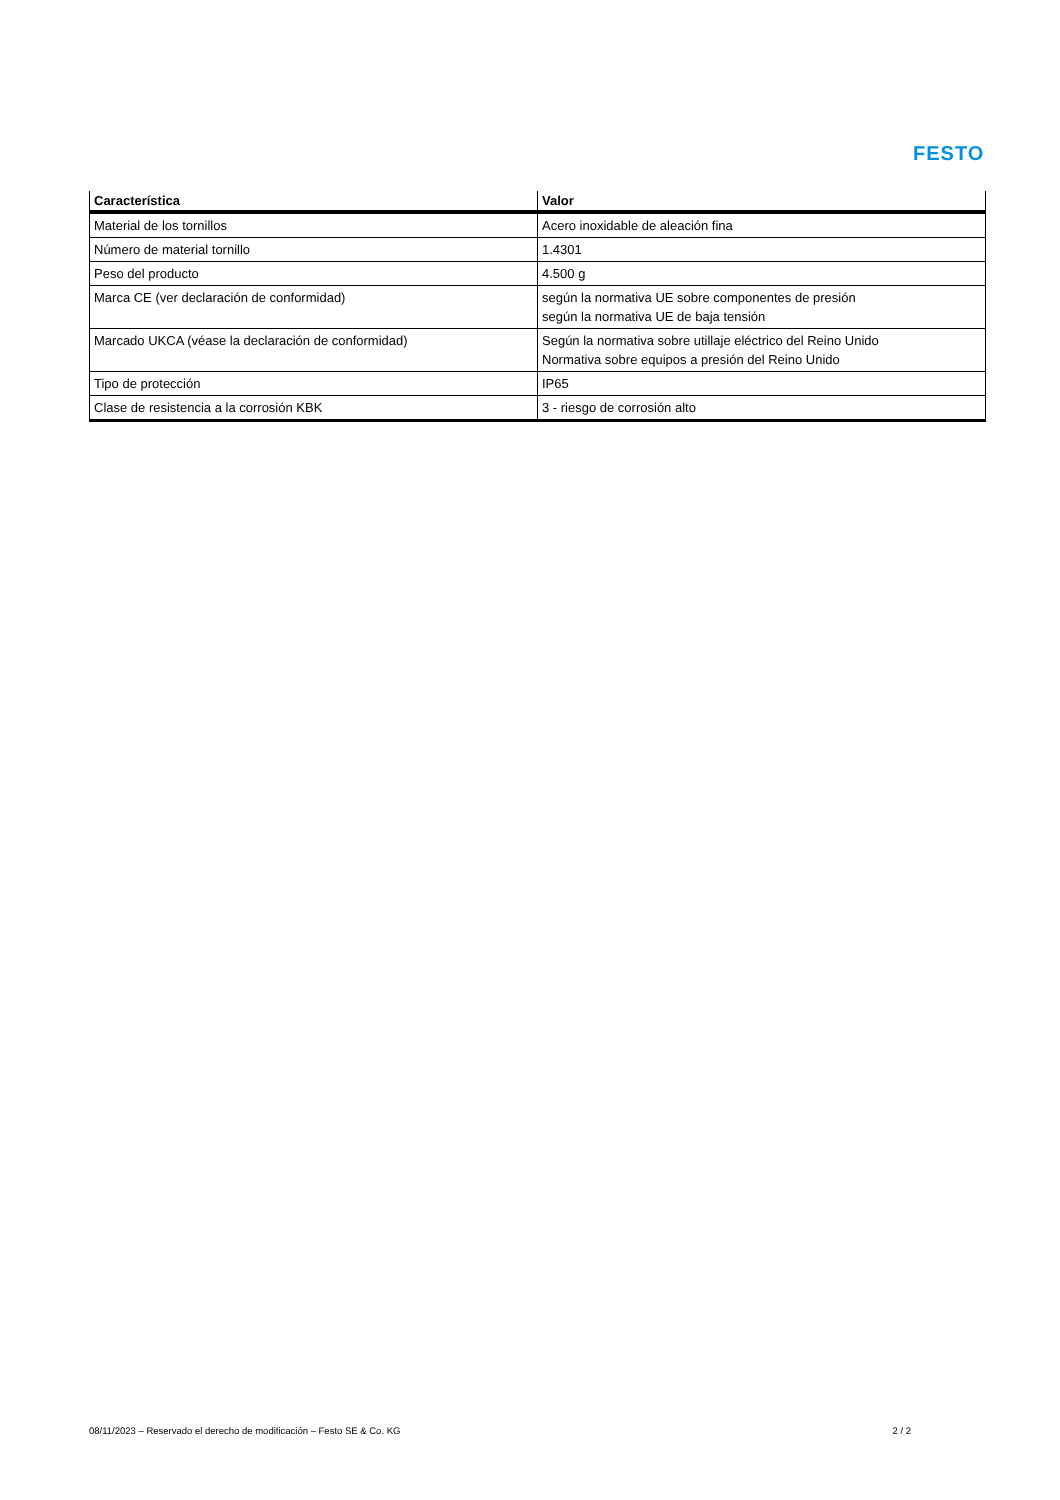FESTO
| Característica | Valor |
| --- | --- |
| Material de los tornillos | Acero inoxidable de aleación fina |
| Número de material tornillo | 1.4301 |
| Peso del producto | 4.500 g |
| Marca CE (ver declaración de conformidad) | según la normativa UE sobre componentes de presión según la normativa UE de baja tensión |
| Marcado UKCA (véase la declaración de conformidad) | Según la normativa sobre utillaje eléctrico del Reino Unido Normativa sobre equipos a presión del Reino Unido |
| Tipo de protección | IP65 |
| Clase de resistencia a la corrosión KBK | 3 - riesgo de corrosión alto |
08/11/2023 – Reservado el derecho de modificación – Festo SE & Co. KG 2 / 2